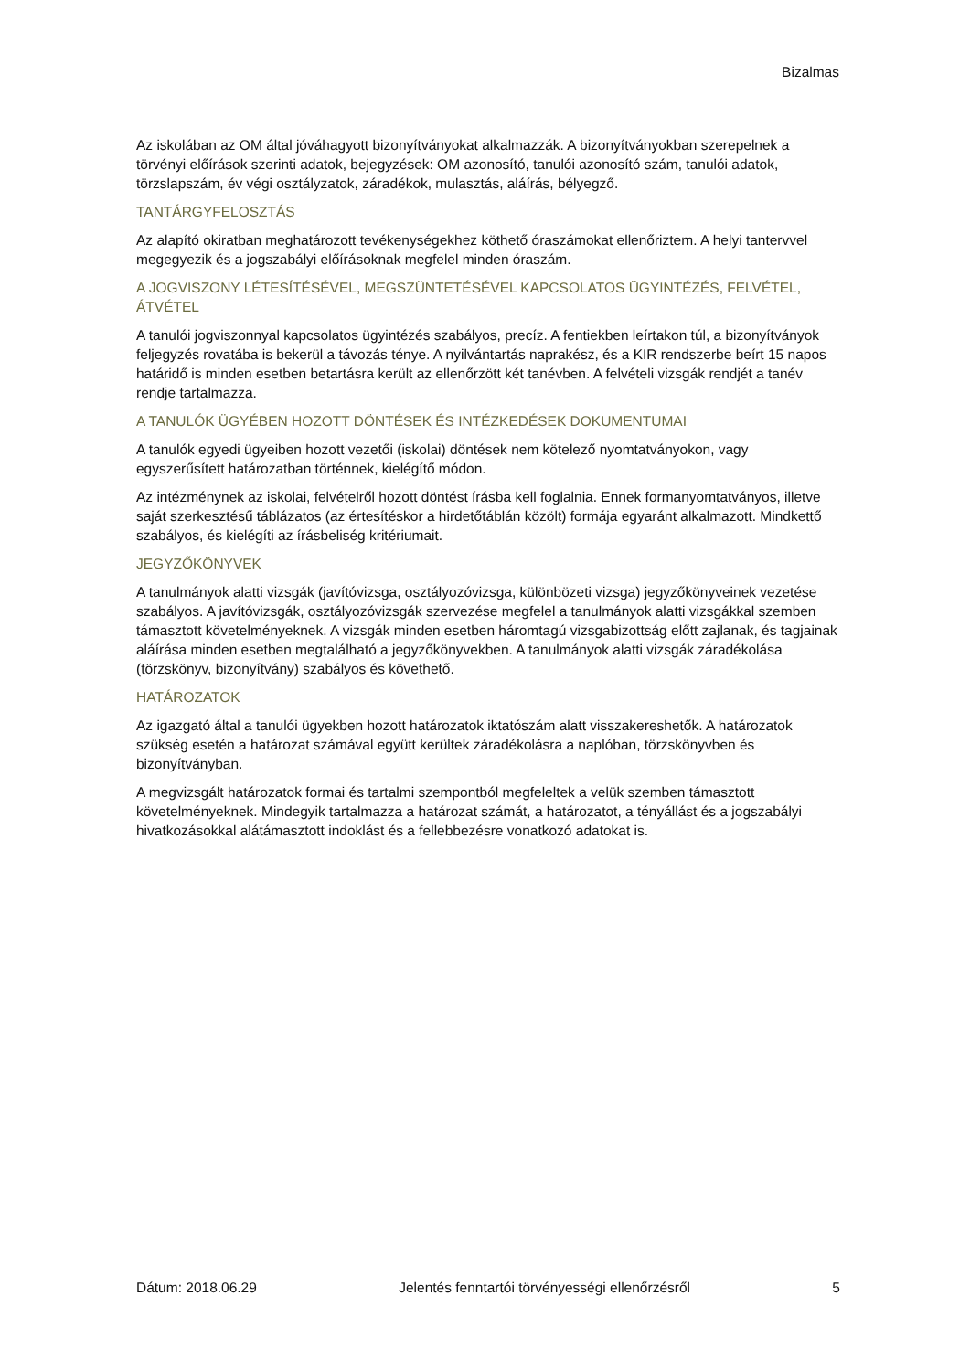Bizalmas
Az iskolában az OM által jóváhagyott bizonyítványokat alkalmazzák. A bizonyítványokban szerepelnek a törvényi előírások szerinti adatok, bejegyzések: OM azonosító, tanulói azonosító szám, tanulói adatok, törzslapszám, év végi osztályzatok, záradékok, mulasztás, aláírás, bélyegző.
TANTÁRGYFELOSZTÁS
Az alapító okiratban meghatározott tevékenységekhez köthető óraszámokat ellenőriztem. A helyi tantervvel megegyezik és a jogszabályi előírásoknak megfelel minden óraszám.
A JOGVISZONY LÉTESÍTÉSÉVEL, MEGSZÜNTETÉSÉVEL KAPCSOLATOS ÜGYINTÉZÉS, FELVÉTEL, ÁTVÉTEL
A tanulói jogviszonnyal kapcsolatos ügyintézés szabályos, precíz. A fentiekben leírtakon túl, a bizonyítványok feljegyzés rovatába is bekerül a távozás ténye. A nyilvántartás naprakész, és a KIR rendszerbe beírt 15 napos határidő is minden esetben betartásra került az ellenőrzött két tanévben. A felvételi vizsgák rendjét a tanév rendje tartalmazza.
A TANULÓK ÜGYÉBEN HOZOTT DÖNTÉSEK ÉS INTÉZKEDÉSEK DOKUMENTUMAI
A tanulók egyedi ügyeiben hozott vezetői (iskolai) döntések nem kötelező nyomtatványokon, vagy egyszerűsített határozatban történnek, kielégítő módon.
Az intézménynek az iskolai, felvételről hozott döntést írásba kell foglalnia. Ennek formanyomtatványos, illetve saját szerkesztésű táblázatos (az értesítéskor a hirdetőtáblán közölt) formája egyaránt alkalmazott. Mindkettő szabályos, és kielégíti az írásbeliség kritériumait.
JEGYZŐKÖNYVEK
A tanulmányok alatti vizsgák (javítóvizsga, osztályozóvizsga, különbözeti vizsga) jegyzőkönyveinek vezetése szabályos. A javítóvizsgák, osztályozóvizsgák szervezése megfelel a tanulmányok alatti vizsgákkal szemben támasztott követelményeknek. A vizsgák minden esetben háromtagú vizsgabizottság előtt zajlanak, és tagjainak aláírása minden esetben megtalálható a jegyzőkönyvekben. A tanulmányok alatti vizsgák záradékolása (törzskönyv, bizonyítvány) szabályos és követhető.
HATÁROZATOK
Az igazgató által a tanulói ügyekben hozott határozatok iktatószám alatt visszakereshetők. A határozatok szükség esetén a határozat számával együtt kerültek záradékolásra a naplóban, törzskönyvben és bizonyítványban.
A megvizsgált határozatok formai és tartalmi szempontból megfeleltek a velük szemben támasztott követelményeknek. Mindegyik tartalmazza a határozat számát, a határozatot, a tényállást és a jogszabályi hivatkozásokkal alátámasztott indoklást és a fellebbezésre vonatkozó adatokat is.
Dátum: 2018.06.29 Jelentés fenntartói törvényességi ellenőrzésről 5